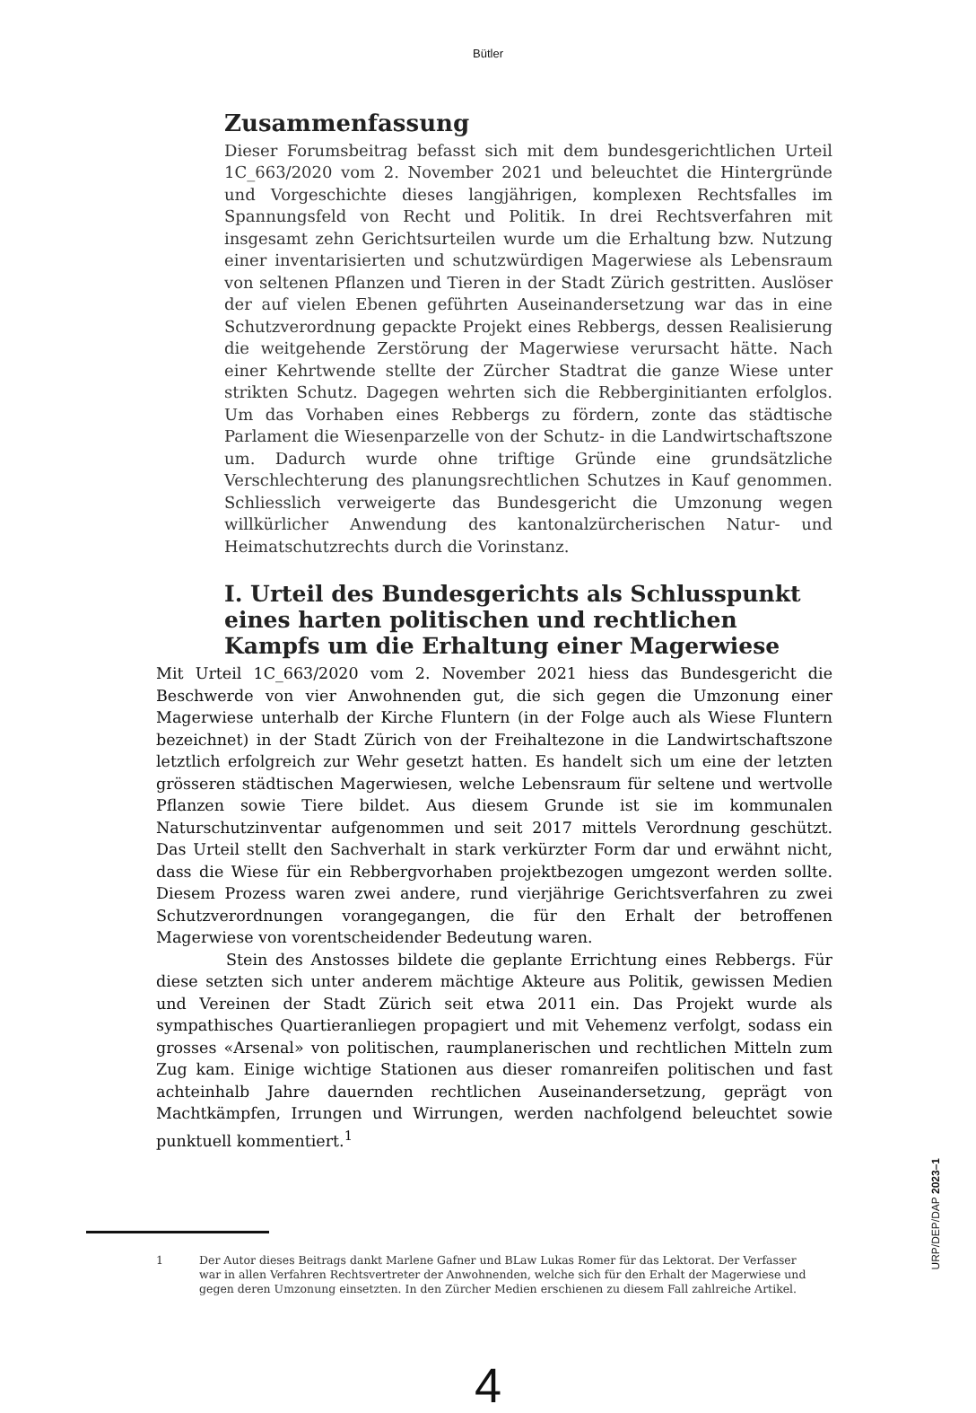Bütler
Zusammenfassung
Dieser Forumsbeitrag befasst sich mit dem bundesgerichtlichen Urteil 1C_663/2020 vom 2. November 2021 und beleuchtet die Hintergründe und Vorgeschichte dieses langjährigen, komplexen Rechtsfalles im Spannungsfeld von Recht und Politik. In drei Rechtsverfahren mit insgesamt zehn Gerichtsurteilen wurde um die Erhaltung bzw. Nutzung einer inventarisierten und schutzwürdigen Magerwiese als Lebensraum von seltenen Pflanzen und Tieren in der Stadt Zürich gestritten. Auslöser der auf vielen Ebenen geführten Auseinandersetzung war das in eine Schutzverordnung gepackte Projekt eines Rebbergs, dessen Realisierung die weitgehende Zerstörung der Magerwiese verursacht hätte. Nach einer Kehrtwende stellte der Zürcher Stadtrat die ganze Wiese unter strikten Schutz. Dagegen wehrten sich die Rebberginitianten erfolglos. Um das Vorhaben eines Rebbergs zu fördern, zonte das städtische Parlament die Wiesenparzelle von der Schutz- in die Landwirtschaftszone um. Dadurch wurde ohne triftige Gründe eine grundsätzliche Verschlechterung des planungsrechtlichen Schutzes in Kauf genommen. Schliesslich verweigerte das Bundesgericht die Umzonung wegen willkürlicher Anwendung des kantonalzürcherischen Natur- und Heimatschutzrechts durch die Vorinstanz.
I. Urteil des Bundesgerichts als Schlusspunkt eines harten politischen und rechtlichen Kampfs um die Erhaltung einer Magerwiese
Mit Urteil 1C_663/2020 vom 2. November 2021 hiess das Bundesgericht die Beschwerde von vier Anwohnenden gut, die sich gegen die Umzonung einer Magerwiese unterhalb der Kirche Fluntern (in der Folge auch als Wiese Fluntern bezeichnet) in der Stadt Zürich von der Freihaltezone in die Landwirtschaftszone letztlich erfolgreich zur Wehr gesetzt hatten. Es handelt sich um eine der letzten grösseren städtischen Magerwiesen, welche Lebensraum für seltene und wertvolle Pflanzen sowie Tiere bildet. Aus diesem Grunde ist sie im kommunalen Naturschutzinventar aufgenommen und seit 2017 mittels Verordnung geschützt. Das Urteil stellt den Sachverhalt in stark verkürzter Form dar und erwähnt nicht, dass die Wiese für ein Rebbergvorhaben projektbezogen umgezont werden sollte. Diesem Prozess waren zwei andere, rund vierjährige Gerichtsverfahren zu zwei Schutzverordnungen vorangegangen, die für den Erhalt der betroffenen Magerwiese von vorentscheidender Bedeutung waren.
Stein des Anstosses bildete die geplante Errichtung eines Rebbergs. Für diese setzten sich unter anderem mächtige Akteure aus Politik, gewissen Medien und Vereinen der Stadt Zürich seit etwa 2011 ein. Das Projekt wurde als sympathisches Quartieranliegen propagiert und mit Vehemenz verfolgt, sodass ein grosses «Arsenal» von politischen, raumplanerischen und rechtlichen Mitteln zum Zug kam. Einige wichtige Stationen aus dieser romanreifen politischen und fast achteinhalb Jahre dauernden rechtlichen Auseinandersetzung, geprägt von Machtkämpfen, Irrungen und Wirrungen, werden nachfolgend beleuchtet sowie punktuell kommentiert.<sup>1</sup>
1 Der Autor dieses Beitrags dankt Marlene Gafner und BLaw Lukas Romer für das Lektorat. Der Verfasser war in allen Verfahren Rechtsvertreter der Anwohnenden, welche sich für den Erhalt der Magerwiese und gegen deren Umzonung einsetzten. In den Zürcher Medien erschienen zu diesem Fall zahlreiche Artikel.
4
URP/DEP/DAP 2023–1